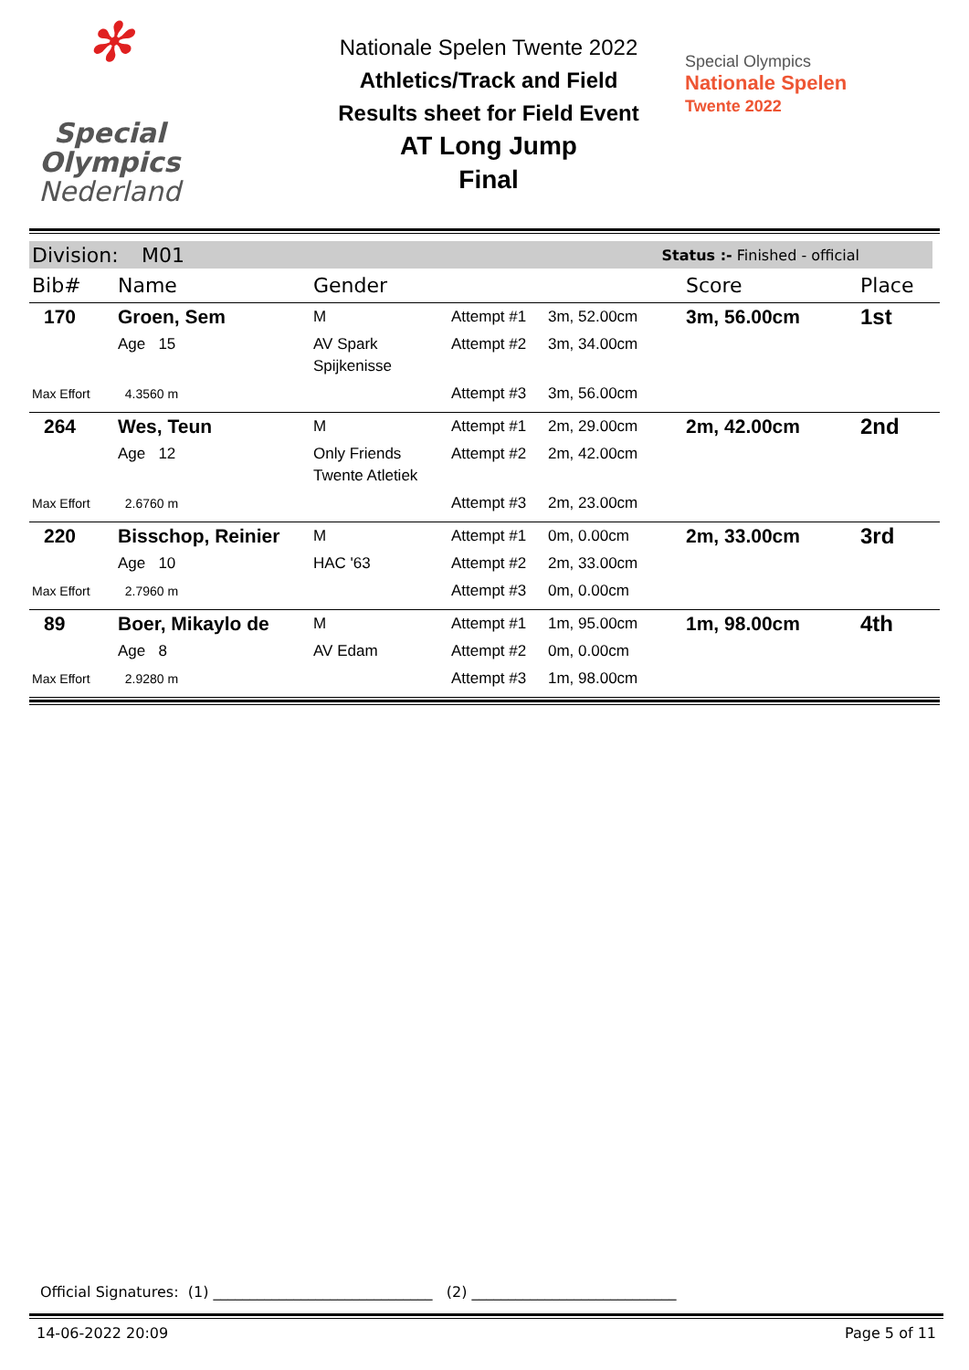✻
Special
Olympics
Nederland
Nationale Spelen Twente 2022
Athletics/Track and Field
Results sheet for Field Event
AT Long Jump
Final
Special Olympics
Nationale Spelen
Twente 2022
Division: M01 Status :- Finished - official
| Bib# | Name | Gender | | | Score | Place |
| --- | --- | --- | --- | --- | --- | --- |
| 170 | Groen, Sem | M | Attempt #1 | 3m, 52.00cm | 3m, 56.00cm | 1st |
| | Age 15 | AV Spark Spijkenisse | Attempt #2 | 3m, 34.00cm | | |
| Max Effort | 4.3560 m | | Attempt #3 | 3m, 56.00cm | | |
| 264 | Wes, Teun | M | Attempt #1 | 2m, 29.00cm | 2m, 42.00cm | 2nd |
| | Age 12 | Only Friends Twente Atletiek | Attempt #2 | 2m, 42.00cm | | |
| Max Effort | 2.6760 m | | Attempt #3 | 2m, 23.00cm | | |
| 220 | Bisschop, Reinier | M | Attempt #1 | 0m, 0.00cm | 2m, 33.00cm | 3rd |
| | Age 10 | HAC '63 | Attempt #2 | 2m, 33.00cm | | |
| Max Effort | 2.7960 m | | Attempt #3 | 0m, 0.00cm | | |
| 89 | Boer, Mikaylo de | M | Attempt #1 | 1m, 95.00cm | 1m, 98.00cm | 4th |
| | Age 8 | AV Edam | Attempt #2 | 0m, 0.00cm | | |
| Max Effort | 2.9280 m | | Attempt #3 | 1m, 98.00cm | | |
Official Signatures: (1) ______________________________ (2) ____________________________
14-06-2022 20:09 Page 5 of 11